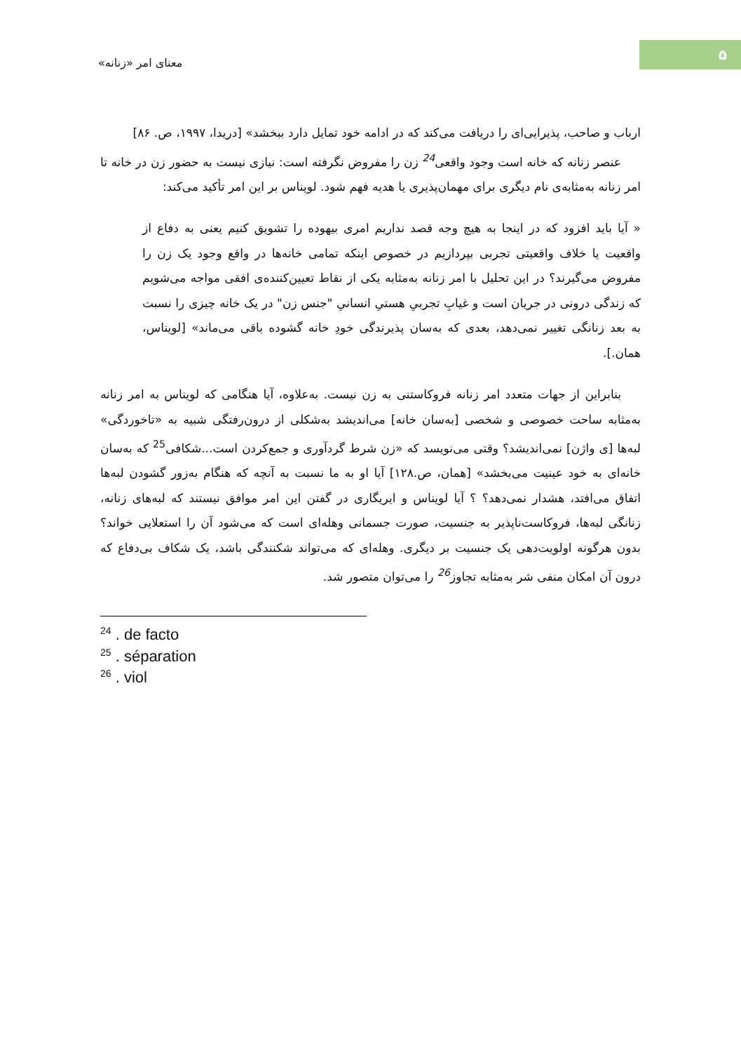معنای امر «زنانه»
۵
ارباب و صاحب، پذیرایی‌ای را دریافت می‌کند که در ادامه خود تمایل دارد ببخشد» [دریدا، ۱۹۹۷، ص. ۸۶]
عنصر زنانه که خانه است وجود واقعی<sup>24</sup> زن را مفروض نگرفته است: نیازی نیست به حضور زن در خانه تا امر زنانه به‌مثابه‌ی نام دیگری برای مهمان‌پذیری یا هدیه فهم شود. لویناس بر این امر تأکید می‌کند:
« آیا باید افزود که در اینجا به هیچ وجه قصد نداریم امری بیهوده را تشویق کنیم یعنی به دفاع از واقعیت یا خلاف واقعیتی تجربی بپردازیم در خصوص اینکه تمامی خانه‌ها در واقع وجود یک زن را مفروض می‌گیرند؟ در این تحلیل با امر زنانه به‌مثابه یکی از نقاط تعیین‌کننده‌ی افقی مواجه می‌شویم که زندگی درونی در جریان است و غیابِ تجربیِ هستیِ انسانیِ "جنس زن" در یک خانه چیزی را نسبت به بعد زنانگی تغییر نمی‌دهد، بعدی که به‌سان پذیرندگی خودِ خانه گشوده باقی می‌ماند» [لویناس، همان.].
بنابراین از جهات متعدد امر زنانه فروکاستنی به زن نیست. به‌علاوه، آیا هنگامی که لویناس به امر زنانه به‌مثابه ساحت خصوصی و شخصی [به‌سان خانه] می‌اندیشد به‌شکلی از درون‌رفتگی شبیه به «تاخوردگی» لبه‌ها [ی واژن] نمی‌اندیشد؟ وقتی می‌نویسد که «زن شرط گردآوری و جمع‌کردن است...شکافی<sup>25</sup> که به‌سان خانه‌ای به خود عینیت می‌بخشد» [همان، ص.۱۲۸] آیا او به ما نسبت به آنچه که هنگام به‌زور گشودن لبه‌ها اتفاق می‌افتد، هشدار نمی‌دهد؟ ؟ آیا لویناس و ایریگاری در گفتن این امر موافق نیستند که لبه‌های زنانه، زنانگی لبه‌ها، فروکاست‌ناپذیر به جنسیت، صورت جسمانی وهله‌ای است که می‌شود آن را استعلایی خواند؟ بدون هرگونه اولویت‌دهی یک جنسیت بر دیگری. وهله‌ای که می‌تواند شکنندگی باشد، یک شکاف بی‌دفاع که درون آن امکان منفی شر به‌مثابه تجاوز<sup>26</sup> را می‌توان متصور شد.
<sup>24</sup> . de facto
<sup>25</sup> . séparation
<sup>26</sup> . viol